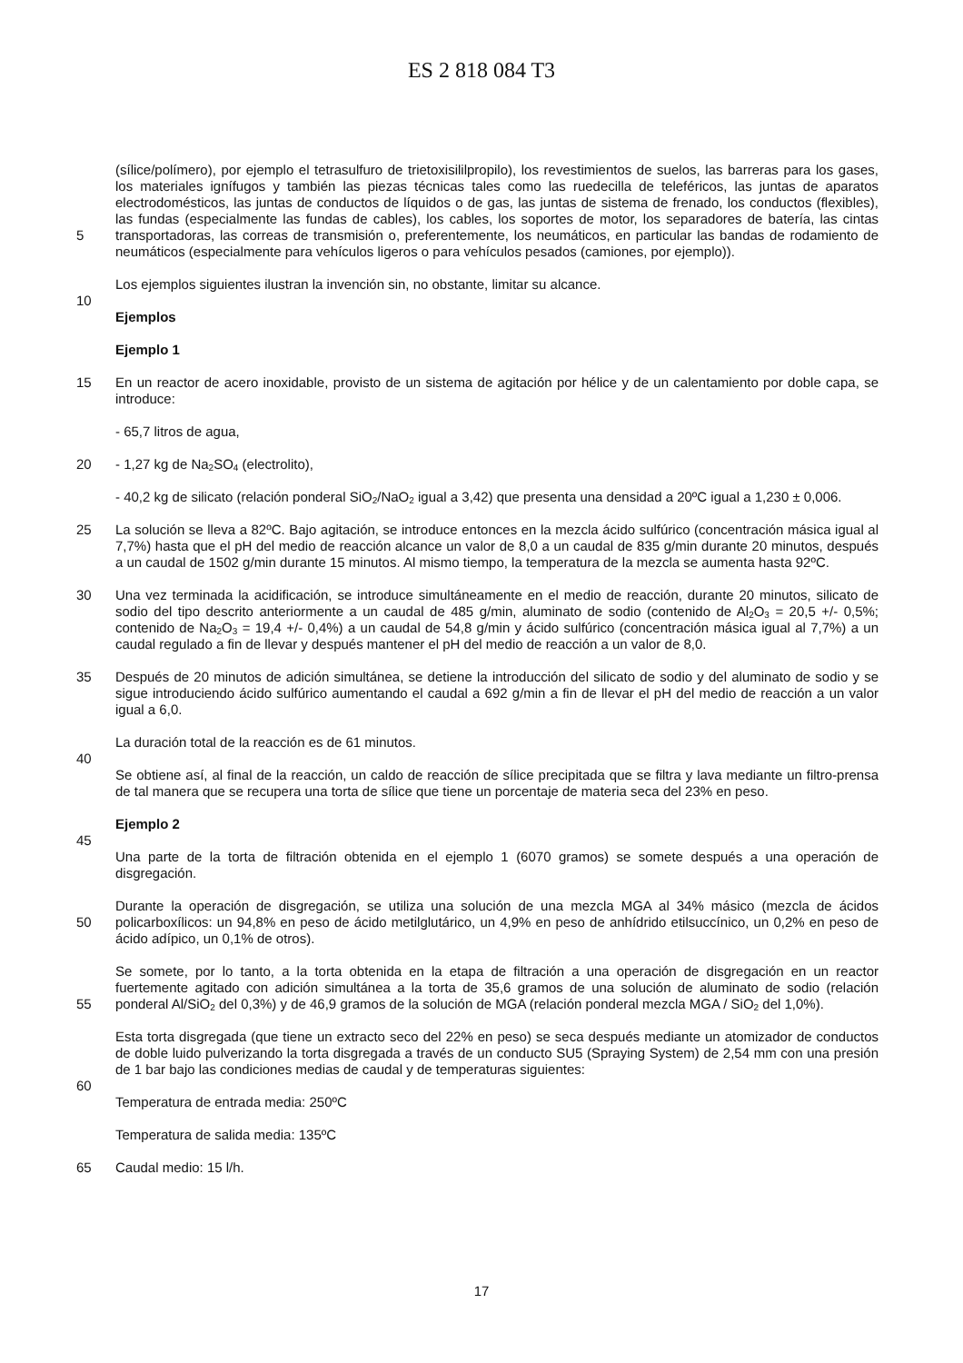ES 2 818 084 T3
5 (sílice/polímero), por ejemplo el tetrasulfuro de trietoxisililpropilo), los revestimientos de suelos, las barreras para los gases, los materiales ignífugos y también las piezas técnicas tales como las ruedecilla de teleféricos, las juntas de aparatos electrodomésticos, las juntas de conductos de líquidos o de gas, las juntas de sistema de frenado, los conductos (flexibles), las fundas (especialmente las fundas de cables), los cables, los soportes de motor, los separadores de batería, las cintas transportadoras, las correas de transmisión o, preferentemente, los neumáticos, en particular las bandas de rodamiento de neumáticos (especialmente para vehículos ligeros o para vehículos pesados (camiones, por ejemplo)).
10 Los ejemplos siguientes ilustran la invención sin, no obstante, limitar su alcance.
Ejemplos
Ejemplo 1
15 En un reactor de acero inoxidable, provisto de un sistema de agitación por hélice y de un calentamiento por doble capa, se introduce:
- 65,7 litros de agua,
20 - 1,27 kg de Na<sub>2</sub>SO<sub>4</sub> (electrolito),
- 40,2 kg de silicato (relación ponderal SiO<sub>2</sub>/NaO<sub>2</sub> igual a 3,42) que presenta una densidad a 20ºC igual a 1,230 ± 0,006.
25 La solución se lleva a 82ºC. Bajo agitación, se introduce entonces en la mezcla ácido sulfúrico (concentración másica igual al 7,7%) hasta que el pH del medio de reacción alcance un valor de 8,0 a un caudal de 835 g/min durante 20 minutos, después a un caudal de 1502 g/min durante 15 minutos. Al mismo tiempo, la temperatura de la mezcla se aumenta hasta 92ºC.
30 Una vez terminada la acidificación, se introduce simultáneamente en el medio de reacción, durante 20 minutos, silicato de sodio del tipo descrito anteriormente a un caudal de 485 g/min, aluminato de sodio (contenido de Al<sub>2</sub>O<sub>3</sub> = 20,5 +/- 0,5%; contenido de Na<sub>2</sub>O<sub>3</sub> = 19,4 +/- 0,4%) a un caudal de 54,8 g/min y ácido sulfúrico (concentración másica igual al 7,7%) a un caudal regulado a fin de llevar y después mantener el pH del medio de reacción a un valor de 8,0.
35 Después de 20 minutos de adición simultánea, se detiene la introducción del silicato de sodio y del aluminato de sodio y se sigue introduciendo ácido sulfúrico aumentando el caudal a 692 g/min a fin de llevar el pH del medio de reacción a un valor igual a 6,0.
40 La duración total de la reacción es de 61 minutos.
Se obtiene así, al final de la reacción, un caldo de reacción de sílice precipitada que se filtra y lava mediante un filtro-prensa de tal manera que se recupera una torta de sílice que tiene un porcentaje de materia seca del 23% en peso.
45 Ejemplo 2
Una parte de la torta de filtración obtenida en el ejemplo 1 (6070 gramos) se somete después a una operación de disgregación.
50 Durante la operación de disgregación, se utiliza una solución de una mezcla MGA al 34% másico (mezcla de ácidos policarboxílicos: un 94,8% en peso de ácido metilglutárico, un 4,9% en peso de anhídrido etilsuccínico, un 0,2% en peso de ácido adípico, un 0,1% de otros).
55 Se somete, por lo tanto, a la torta obtenida en la etapa de filtración a una operación de disgregación en un reactor fuertemente agitado con adición simultánea a la torta de 35,6 gramos de una solución de aluminato de sodio (relación ponderal Al/SiO<sub>2</sub> del 0,3%) y de 46,9 gramos de la solución de MGA (relación ponderal mezcla MGA / SiO<sub>2</sub> del 1,0%).
60 Esta torta disgregada (que tiene un extracto seco del 22% en peso) se seca después mediante un atomizador de conductos de doble luido pulverizando la torta disgregada a través de un conducto SU5 (Spraying System) de 2,54 mm con una presión de 1 bar bajo las condiciones medias de caudal y de temperaturas siguientes:
Temperatura de entrada media: 250ºC
Temperatura de salida media: 135ºC
65 Caudal medio: 15 l/h.
17